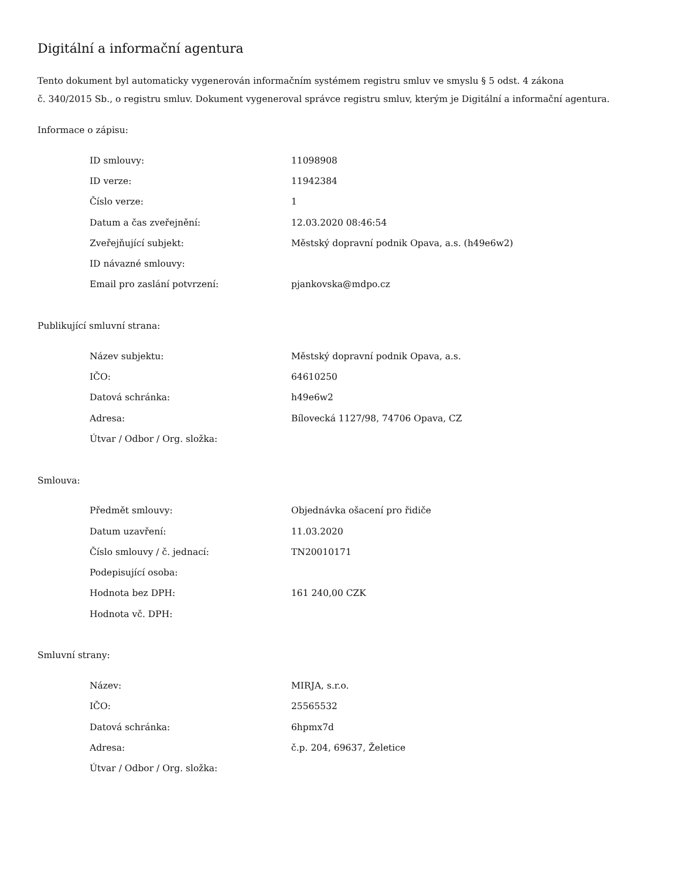Digitální a informační agentura
Tento dokument byl automaticky vygenerován informačním systémem registru smluv ve smyslu § 5 odst. 4 zákona
č. 340/2015 Sb., o registru smluv. Dokument vygeneroval správce registru smluv, kterým je Digitální a informační agentura.
Informace o zápisu:
| ID smlouvy: | 11098908 |
| ID verze: | 11942384 |
| Číslo verze: | 1 |
| Datum a čas zveřejnění: | 12.03.2020 08:46:54 |
| Zveřejňující subjekt: | Městský dopravní podnik Opava, a.s. (h49e6w2) |
| ID návazné smlouvy: | |
| Email pro zaslání potvrzení: | pjankovska@mdpo.cz |
Publikující smluvní strana:
| Název subjektu: | Městský dopravní podnik Opava, a.s. |
| IČO: | 64610250 |
| Datová schránka: | h49e6w2 |
| Adresa: | Bílovecká 1127/98, 74706 Opava, CZ |
| Útvar / Odbor / Org. složka: | |
Smlouva:
| Předmět smlouvy: | Objednávka ošacení pro řidiče |
| Datum uzavření: | 11.03.2020 |
| Číslo smlouvy / č. jednací: | TN20010171 |
| Podepisující osoba: | |
| Hodnota bez DPH: | 161 240,00 CZK |
| Hodnota vč. DPH: | |
Smluvní strany:
| Název: | MIRJA, s.r.o. |
| IČO: | 25565532 |
| Datová schránka: | 6hpmx7d |
| Adresa: | č.p. 204, 69637, Želetice |
| Útvar / Odbor / Org. složka: | |